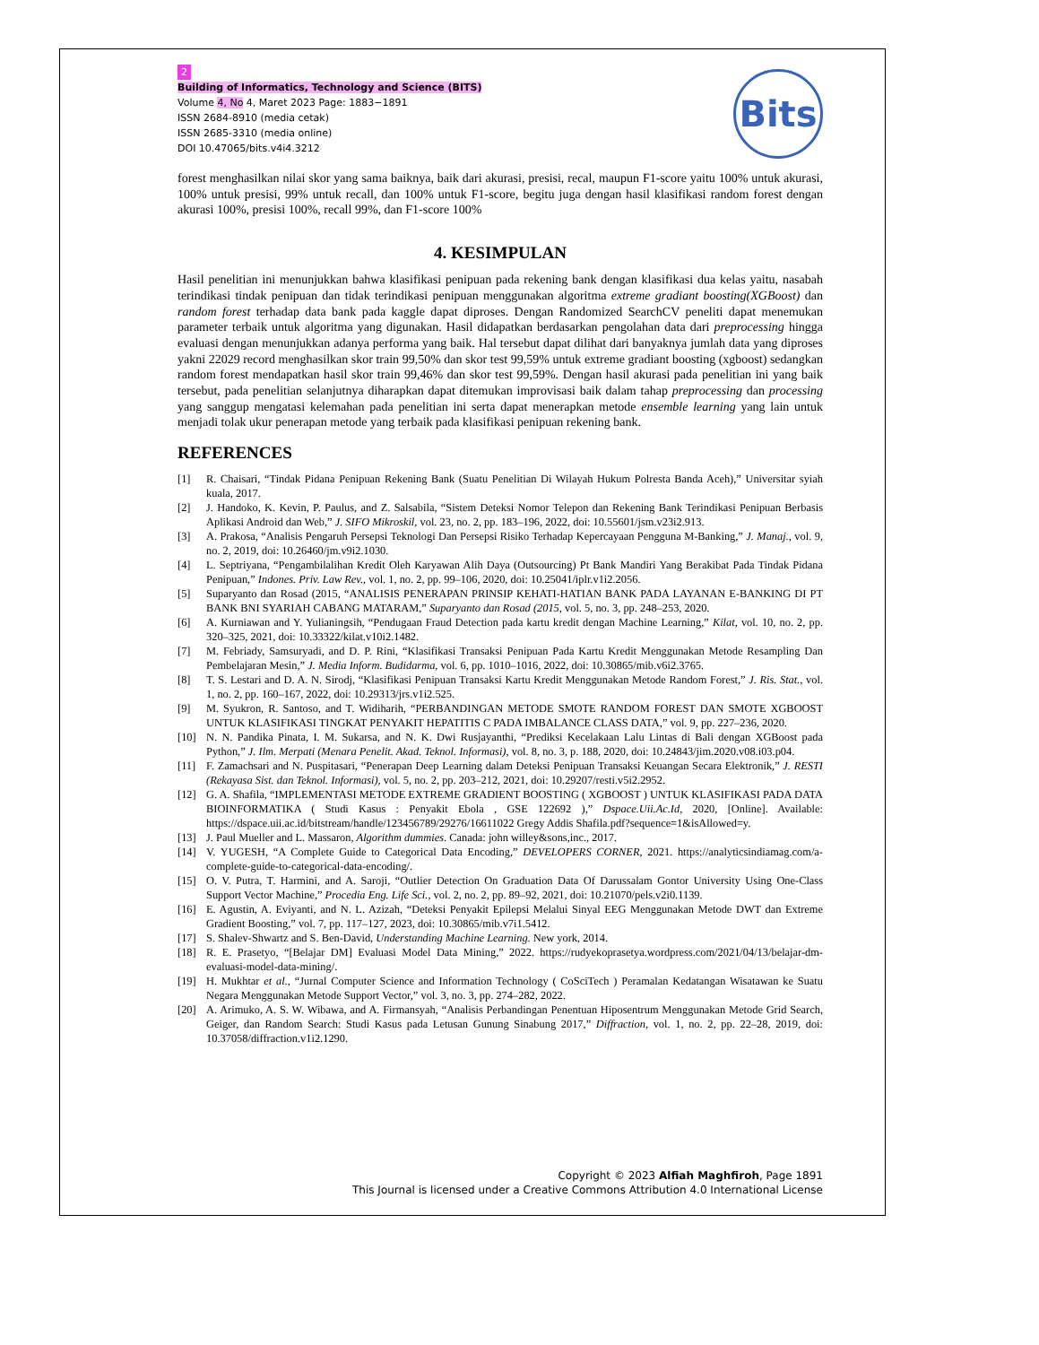2
Building of Informatics, Technology and Science (BITS)
Volume 4, No 4, Maret 2023 Page: 1883−1891
ISSN 2684-8910 (media cetak)
ISSN 2685-3310 (media online)
DOI 10.47065/bits.v4i4.3212
Bits
forest menghasilkan nilai skor yang sama baiknya, baik dari akurasi, presisi, recal, maupun F1-score yaitu 100% untuk akurasi, 100% untuk presisi, 99% untuk recall, dan 100% untuk F1-score, begitu juga dengan hasil klasifikasi random forest dengan akurasi 100%, presisi 100%, recall 99%, dan F1-score 100%
4. KESIMPULAN
Hasil penelitian ini menunjukkan bahwa klasifikasi penipuan pada rekening bank dengan klasifikasi dua kelas yaitu, nasabah terindikasi tindak penipuan dan tidak terindikasi penipuan menggunakan algoritma extreme gradiant boosting(XGBoost) dan random forest terhadap data bank pada kaggle dapat diproses. Dengan Randomized SearchCV peneliti dapat menemukan parameter terbaik untuk algoritma yang digunakan. Hasil didapatkan berdasarkan pengolahan data dari preprocessing hingga evaluasi dengan menunjukkan adanya performa yang baik. Hal tersebut dapat dilihat dari banyaknya jumlah data yang diproses yakni 22029 record menghasilkan skor train 99,50% dan skor test 99,59% untuk extreme gradiant boosting (xgboost) sedangkan random forest mendapatkan hasil skor train 99,46% dan skor test 99,59%. Dengan hasil akurasi pada penelitian ini yang baik tersebut, pada penelitian selanjutnya diharapkan dapat ditemukan improvisasi baik dalam tahap preprocessing dan processing yang sanggup mengatasi kelemahan pada penelitian ini serta dapat menerapkan metode ensemble learning yang lain untuk menjadi tolak ukur penerapan metode yang terbaik pada klasifikasi penipuan rekening bank.
REFERENCES
[1] R. Chaisari, “Tindak Pidana Penipuan Rekening Bank (Suatu Penelitian Di Wilayah Hukum Polresta Banda Aceh),” Universitar syiah kuala, 2017.
[2] J. Handoko, K. Kevin, P. Paulus, and Z. Salsabila, “Sistem Deteksi Nomor Telepon dan Rekening Bank Terindikasi Penipuan Berbasis Aplikasi Android dan Web,” J. SIFO Mikroskil, vol. 23, no. 2, pp. 183–196, 2022, doi: 10.55601/jsm.v23i2.913.
[3] A. Prakosa, “Analisis Pengaruh Persepsi Teknologi Dan Persepsi Risiko Terhadap Kepercayaan Pengguna M-Banking,” J. Manaj., vol. 9, no. 2, 2019, doi: 10.26460/jm.v9i2.1030.
[4] L. Septriyana, “Pengambilalihan Kredit Oleh Karyawan Alih Daya (Outsourcing) Pt Bank Mandiri Yang Berakibat Pada Tindak Pidana Penipuan,” Indones. Priv. Law Rev., vol. 1, no. 2, pp. 99–106, 2020, doi: 10.25041/iplr.v1i2.2056.
[5] Suparyanto dan Rosad (2015, “ANALISIS PENERAPAN PRINSIP KEHATI-HATIAN BANK PADA LAYANAN E-BANKING DI PT BANK BNI SYARIAH CABANG MATARAM,” Suparyanto dan Rosad (2015, vol. 5, no. 3, pp. 248–253, 2020.
[6] A. Kurniawan and Y. Yulianingsih, “Pendugaan Fraud Detection pada kartu kredit dengan Machine Learning,” Kilat, vol. 10, no. 2, pp. 320–325, 2021, doi: 10.33322/kilat.v10i2.1482.
[7] M. Febriady, Samsuryadi, and D. P. Rini, “Klasifikasi Transaksi Penipuan Pada Kartu Kredit Menggunakan Metode Resampling Dan Pembelajaran Mesin,” J. Media Inform. Budidarma, vol. 6, pp. 1010–1016, 2022, doi: 10.30865/mib.v6i2.3765.
[8] T. S. Lestari and D. A. N. Sirodj, “Klasifikasi Penipuan Transaksi Kartu Kredit Menggunakan Metode Random Forest,” J. Ris. Stat., vol. 1, no. 2, pp. 160–167, 2022, doi: 10.29313/jrs.v1i2.525.
[9] M. Syukron, R. Santoso, and T. Widiharih, “PERBANDINGAN METODE SMOTE RANDOM FOREST DAN SMOTE XGBOOST UNTUK KLASIFIKASI TINGKAT PENYAKIT HEPATITIS C PADA IMBALANCE CLASS DATA,” vol. 9, pp. 227–236, 2020.
[10] N. N. Pandika Pinata, I. M. Sukarsa, and N. K. Dwi Rusjayanthi, “Prediksi Kecelakaan Lalu Lintas di Bali dengan XGBoost pada Python,” J. Ilm. Merpati (Menara Penelit. Akad. Teknol. Informasi), vol. 8, no. 3, p. 188, 2020, doi: 10.24843/jim.2020.v08.i03.p04.
[11] F. Zamachsari and N. Puspitasari, “Penerapan Deep Learning dalam Deteksi Penipuan Transaksi Keuangan Secara Elektronik,” J. RESTI (Rekayasa Sist. dan Teknol. Informasi), vol. 5, no. 2, pp. 203–212, 2021, doi: 10.29207/resti.v5i2.2952.
[12] G. A. Shafila, “IMPLEMENTASI METODE EXTREME GRADIENT BOOSTING ( XGBOOST ) UNTUK KLASIFIKASI PADA DATA BIOINFORMATIKA ( Studi Kasus : Penyakit Ebola , GSE 122692 ),” Dspace.Uii.Ac.Id, 2020, [Online]. Available: https://dspace.uii.ac.id/bitstream/handle/123456789/29276/16611022 Gregy Addis Shafila.pdf?sequence=1&isAllowed=y.
[13] J. Paul Mueller and L. Massaron, Algorithm dummies. Canada: john willey&sons,inc., 2017.
[14] V. YUGESH, “A Complete Guide to Categorical Data Encoding,” DEVELOPERS CORNER, 2021. https://analyticsindiamag.com/a-complete-guide-to-categorical-data-encoding/.
[15] O. V. Putra, T. Harmini, and A. Saroji, “Outlier Detection On Graduation Data Of Darussalam Gontor University Using One-Class Support Vector Machine,” Procedia Eng. Life Sci., vol. 2, no. 2, pp. 89–92, 2021, doi: 10.21070/pels.v2i0.1139.
[16] E. Agustin, A. Eviyanti, and N. L. Azizah, “Deteksi Penyakit Epilepsi Melalui Sinyal EEG Menggunakan Metode DWT dan Extreme Gradient Boosting,” vol. 7, pp. 117–127, 2023, doi: 10.30865/mib.v7i1.5412.
[17] S. Shalev-Shwartz and S. Ben-David, Understanding Machine Learning. New york, 2014.
[18] R. E. Prasetyo, “[Belajar DM] Evaluasi Model Data Mining,” 2022. https://rudyekoprasetya.wordpress.com/2021/04/13/belajar-dm-evaluasi-model-data-mining/.
[19] H. Mukhtar et al., “Jurnal Computer Science and Information Technology ( CoSciTech ) Peramalan Kedatangan Wisatawan ke Suatu Negara Menggunakan Metode Support Vector,” vol. 3, no. 3, pp. 274–282, 2022.
[20] A. Arimuko, A. S. W. Wibawa, and A. Firmansyah, “Analisis Perbandingan Penentuan Hiposentrum Menggunakan Metode Grid Search, Geiger, dan Random Search: Studi Kasus pada Letusan Gunung Sinabung 2017,” Diffraction, vol. 1, no. 2, pp. 22–28, 2019, doi: 10.37058/diffraction.v1i2.1290.
Copyright © 2023 Alfiah Maghfiroh, Page 1891
This Journal is licensed under a Creative Commons Attribution 4.0 International License